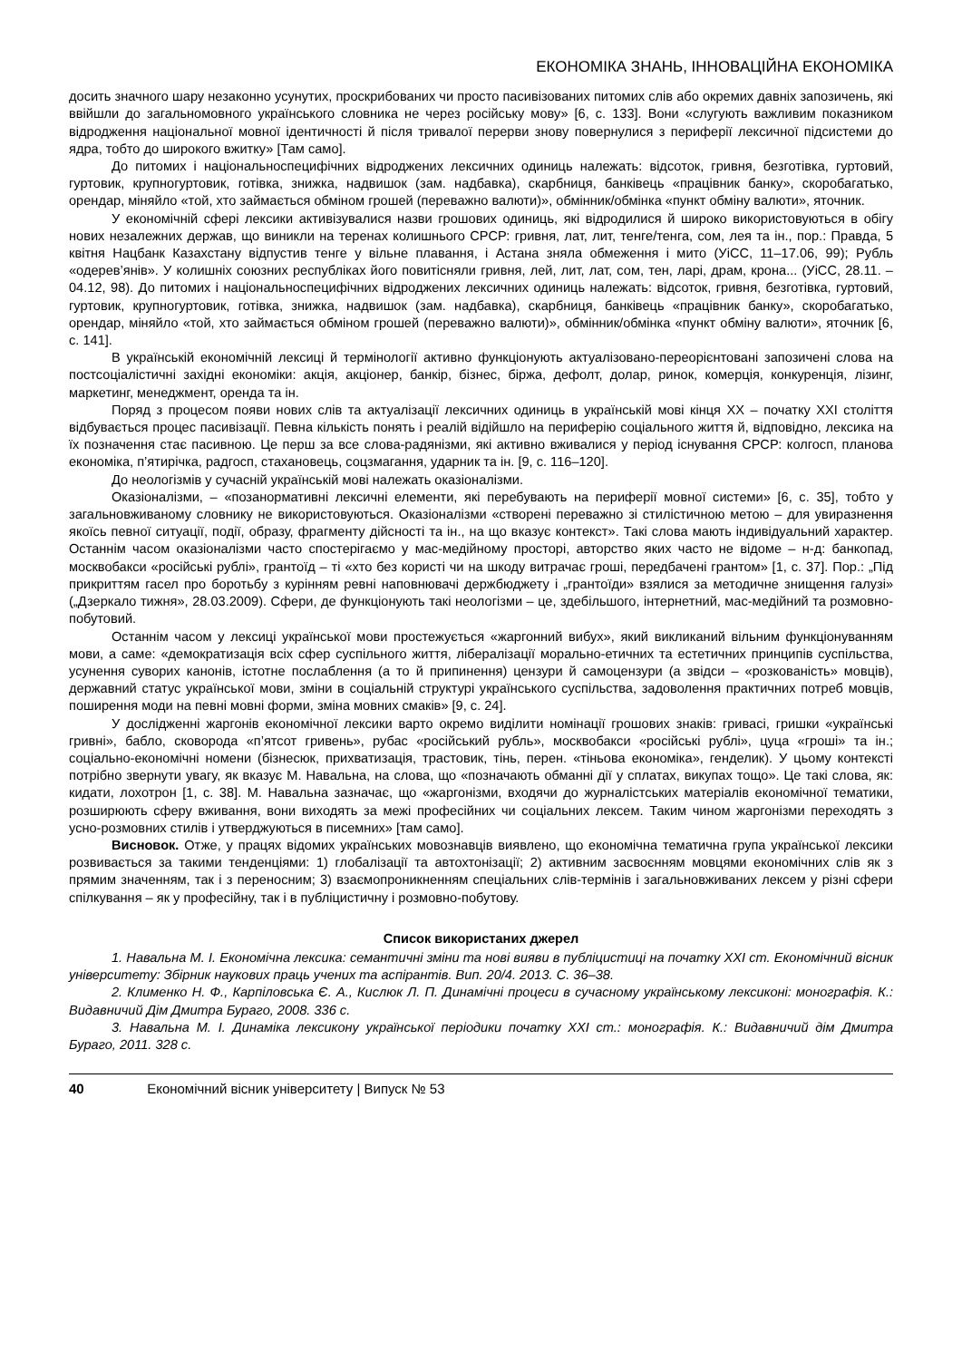ЕКОНОМІКА ЗНАНЬ, ІННОВАЦІЙНА ЕКОНОМІКА
досить значного шару незаконно усунутих, проскрибованих чи просто пасивізованих питомих слів або окремих давніх запозичень, які ввійшли до загальномовного українського словника не через російську мову» [6, с. 133]. Вони «слугують важливим показником відродження національної мовної ідентичності й після тривалої перерви знову повернулися з периферії лексичної підсистеми до ядра, тобто до широкого вжитку» [Там само].
До питомих і національноспецифічних відроджених лексичних одиниць належать: відсоток, гривня, безготівка, гуртовий, гуртовик, крупногуртовик, готівка, знижка, надвишок (зам. надбавка), скарбниця, банківець «працівник банку», скоробагатько, орендар, міняйло «той, хто займається обміном грошей (переважно валюти)», обмінник/обмінка «пункт обміну валюти», яточник.
У економічній сфері лексики активізувалися назви грошових одиниць, які відродилися й широко використовуються в обігу нових незалежних держав, що виникли на теренах колишнього СРСР: гривня, лат, лит, тенге/тенга, сом, лея та ін., пор.: Правда, 5 квітня Нацбанк Казахстану відпустив тенге у вільне плавання, і Астана зняла обмеження і мито (УіСС, 11–17.06, 99); Рубль «одерев’янів». У колишніх союзних республіках його повитісняли гривня, лей, лит, лат, сом, тен, ларі, драм, крона... (УіСС, 28.11. – 04.12, 98). До питомих і національноспецифічних відроджених лексичних одиниць належать: відсоток, гривня, безготівка, гуртовий, гуртовик, крупногуртовик, готівка, знижка, надвишок (зам. надбавка), скарбниця, банківець «працівник банку», скоробагатько, орендар, міняйло «той, хто займається обміном грошей (переважно валюти)», обмінник/обмінка «пункт обміну валюти», яточник [6, с. 141].
В українській економічній лексиці й термінології активно функціонують актуалізовано-переорієнтовані запозичені слова на постсоціалістичні західні економіки: акція, акціонер, банкір, бізнес, біржа, дефолт, долар, ринок, комерція, конкуренція, лізинг, маркетинг, менеджмент, оренда та ін.
Поряд з процесом появи нових слів та актуалізації лексичних одиниць в українській мові кінця ХХ – початку ХХІ століття відбувається процес пасивізації. Певна кількість понять і реалій відійшло на периферію соціального життя й, відповідно, лексика на їх позначення стає пасивною. Це перш за все слова-радянізми, які активно вживалися у період існування СРСР: колгосп, планова економіка, п’ятирічка, радгосп, стахановець, соцзмагання, ударник та ін. [9, с. 116–120].
До неологізмів у сучасній українській мові належать оказіоналізми.
Оказіоналізми, – «позанормативні лексичні елементи, які перебувають на периферії мовної системи» [6, с. 35], тобто у загальновживаному словнику не використовуються. Оказіоналізми «створені переважно зі стилістичною метою – для увиразнення якоїсь певної ситуації, події, образу, фрагменту дійсності та ін., на що вказує контекст». Такі слова мають індивідуальний характер. Останнім часом оказіоналізми часто спостерігаємо у мас-медійному просторі, авторство яких часто не відоме – н-д: банкопад, москвобакси «російські рублі», грантоїд – ті «хто без користі чи на шкоду витрачає гроші, передбачені грантом» [1, с. 37]. Пор.: „Під прикриттям гасел про боротьбу з курінням ревні наповнювачі держбюджету і „грантоїди» взялися за методичне знищення галузі» („Дзеркало тижня», 28.03.2009). Сфери, де функціонують такі неологізми – це, здебільшого, інтернетний, мас-медійний та розмовно-побутовий.
Останнім часом у лексиці української мови простежується «жаргонний вибух», який викликаний вільним функціонуванням мови, а саме: «демократизація всіх сфер суспільного життя, лібералізації морально-етичних та естетичних принципів суспільства, усунення суворих канонів, істотне послаблення (а то й припинення) цензури й самоцензури (а звідси – «розкованість» мовців), державний статус української мови, зміни в соціальній структурі українського суспільства, задоволення практичних потреб мовців, поширення моди на певні мовні форми, зміна мовних смаків» [9, с. 24].
У дослідженні жаргонів економічної лексики варто окремо виділити номінації грошових знаків: гривасі, гришки «українські гривні», бабло, сковорода «п’ятсот гривень», рубас «російський рубль», москвобакси «російські рублі», цуца «гроші» та ін.; соціально-економічні номени (бізнесюк, прихватизація, трастовик, тінь, перен. «тіньова економіка», генделик). У цьому контексті потрібно звернути увагу, як вказує М. Навальна, на слова, що «позначають обманні дії у сплатах, викупах тощо». Це такі слова, як: кидати, лохотрон [1, с. 38]. М. Навальна зазначає, що «жаргонізми, входячи до журналістських матеріалів економічної тематики, розширюють сферу вживання, вони виходять за межі професійних чи соціальних лексем. Таким чином жаргонізми переходять з усно-розмовних стилів і утверджуються в писемних» [там само].
Висновок. Отже, у працях відомих українських мовознавців виявлено, що економічна тематична група української лексики розвивається за такими тенденціями: 1) глобалізації та автохтонізації; 2) активним засвоєнням мовцями економічних слів як з прямим значенням, так і з переносним; 3) взаємопроникненням спеціальних слів-термінів і загальновживаних лексем у різні сфери спілкування – як у професійну, так і в публіцистичну і розмовно-побутову.
Список використаних джерел
1. Навальна М. І. Економічна лексика: семантичні зміни та нові вияви в публіцистиці на початку ХХІ ст. Економічний вісник університету: Збірник наукових праць учених та аспірантів. Вип. 20/4. 2013. С. 36–38.
2. Клименко Н. Ф., Карпіловська Є. А., Кислюк Л. П. Динамічні процеси в сучасному українському лексиконі: монографія. К.: Видавничий Дім Дмитра Бураго, 2008. 336 с.
3. Навальна М. І. Динаміка лексикону української періодики початку ХХІ ст.: монографія. К.: Видавничий дім Дмитра Бураго, 2011. 328 с.
40 Економічний вісник університету | Випуск № 53